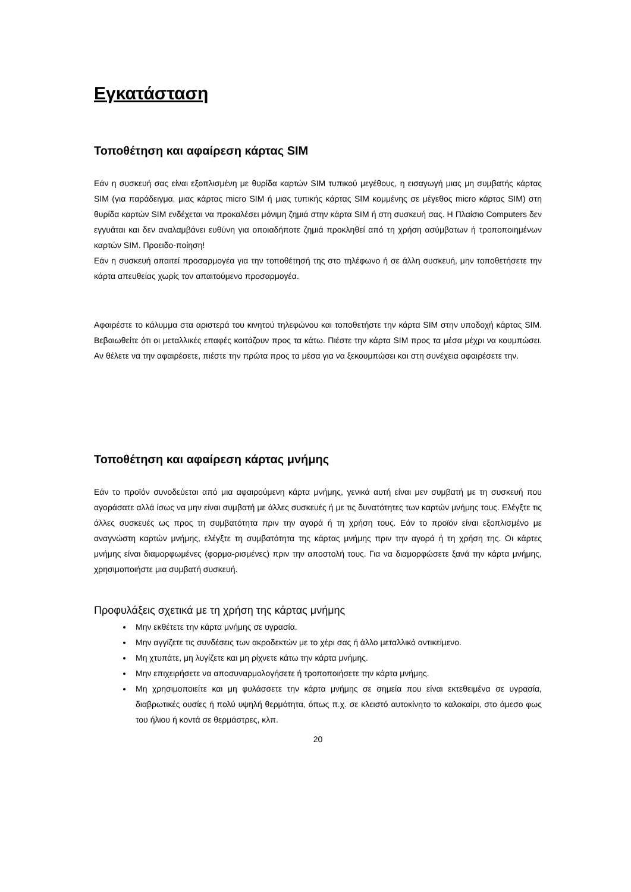Εγκατάσταση
Τοποθέτηση και αφαίρεση κάρτας SIM
Εάν η συσκευή σας είναι εξοπλισμένη με θυρίδα καρτών SIM τυπικού μεγέθους, η εισαγωγή μιας μη συμβατής κάρτας SIM (για παράδειγμα, μιας κάρτας micro SIM ή μιας τυπικής κάρτας SIM κομμένης σε μέγεθος micro κάρτας SIM) στη θυρίδα καρτών SIM ενδέχεται να προκαλέσει μόνιμη ζημιά στην κάρτα SIM ή στη συσκευή σας. Η Πλαίσιο Computers δεν εγγυάται και δεν αναλαμβάνει ευθύνη για οποιαδήποτε ζημιά προκληθεί από τη χρήση ασύμβατων ή τροποποιημένων καρτών SIM. Προειδο-ποίηση!
Εάν η συσκευή απαιτεί προσαρμογέα για την τοποθέτησή της στο τηλέφωνο ή σε άλλη συσκευή, μην τοποθετήσετε την κάρτα απευθείας χωρίς τον απαιτούμενο προσαρμογέα.
Αφαιρέστε το κάλυμμα στα αριστερά του κινητού τηλεφώνου και τοποθετήστε την κάρτα SIM στην υποδοχή κάρτας SIM. Βεβαιωθείτε ότι οι μεταλλικές επαφές κοιτάζουν προς τα κάτω. Πιέστε την κάρτα SIM προς τα μέσα μέχρι να κουμπώσει. Αν θέλετε να την αφαιρέσετε, πιέστε την πρώτα προς τα μέσα για να ξεκουμπώσει και στη συνέχεια αφαιρέσετε την.
Τοποθέτηση και αφαίρεση κάρτας μνήμης
Εάν το προϊόν συνοδεύεται από μια αφαιρούμενη κάρτα μνήμης, γενικά αυτή είναι μεν συμβατή με τη συσκευή που αγοράσατε αλλά ίσως να μην είναι συμβατή με άλλες συσκευές ή με τις δυνατότητες των καρτών μνήμης τους. Ελέγξτε τις άλλες συσκευές ως προς τη συμβατότητα πριν την αγορά ή τη χρήση τους. Εάν το προϊόν είναι εξοπλισμένο με αναγνώστη καρτών μνήμης, ελέγξτε τη συμβατότητα της κάρτας μνήμης πριν την αγορά ή τη χρήση της. Οι κάρτες μνήμης είναι διαμορφωμένες (φορμα-ρισμένες) πριν την αποστολή τους. Για να διαμορφώσετε ξανά την κάρτα μνήμης, χρησιμοποιήστε μια συμβατή συσκευή.
Προφυλάξεις σχετικά με τη χρήση της κάρτας μνήμης
Μην εκθέτετε την κάρτα μνήμης σε υγρασία.
Μην αγγίζετε τις συνδέσεις των ακροδεκτών με το χέρι σας ή άλλο μεταλλικό αντικείμενο.
Μη χτυπάτε, μη λυγίζετε και μη ρίχνετε κάτω την κάρτα μνήμης.
Μην επιχειρήσετε να αποσυναρμολογήσετε ή τροποποιήσετε την κάρτα μνήμης.
Μη χρησιμοποιείτε και μη φυλάσσετε την κάρτα μνήμης σε σημεία που είναι εκτεθειμένα σε υγρασία, διαβρωτικές ουσίες ή πολύ υψηλή θερμότητα, όπως π.χ. σε κλειστό αυτοκίνητο το καλοκαίρι, στο άμεσο φως του ήλιου ή κοντά σε θερμάστρες, κλπ.
20